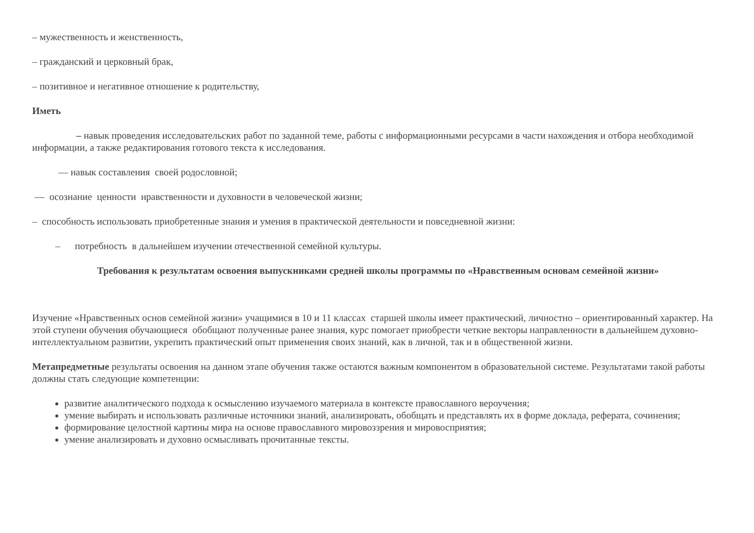– мужественность и женственность,
– гражданский и церковный брак,
– позитивное и негативное отношение к родительству,
Иметь
– навык проведения исследовательских работ по заданной теме, работы с информационными ресурсами в части нахождения и отбора необходимой информации, а также редактирования готового текста к исследования.
— навык составления своей родословной;
— осознание ценности нравственности и духовности в человеческой жизни;
– способность использовать приобретенные знания и умения в практической деятельности и повседневной жизни:
– потребность в дальнейшем изучении отечественной семейной культуры.
Требования к результатам освоения выпускниками средней школы программы по «Нравственным основам семейной жизни»
Изучение «Нравственных основ семейной жизни» учащимися в 10 и 11 классах старшей школы имеет практический, личностно – ориентированный характер. На этой ступени обучения обучающиеся обобщают полученные ранее знания, курс помогает приобрести четкие векторы направленности в дальнейшем духовно-интеллектуальном развитии, укрепить практический опыт применения своих знаний, как в личной, так и в общественной жизни.
Метапредметные результаты освоения на данном этапе обучения также остаются важным компонентом в образовательной системе. Результатами такой работы должны стать следующие компетенции:
развитие аналитического подхода к осмыслению изучаемого материала в контексте православного вероучения;
умение выбирать и использовать различные источники знаний, анализировать, обобщать и представлять их в форме доклада, реферата, сочинения;
формирование целостной картины мира на основе православного мировоззрения и мировосприятия;
умение анализировать и духовно осмысливать прочитанные тексты.